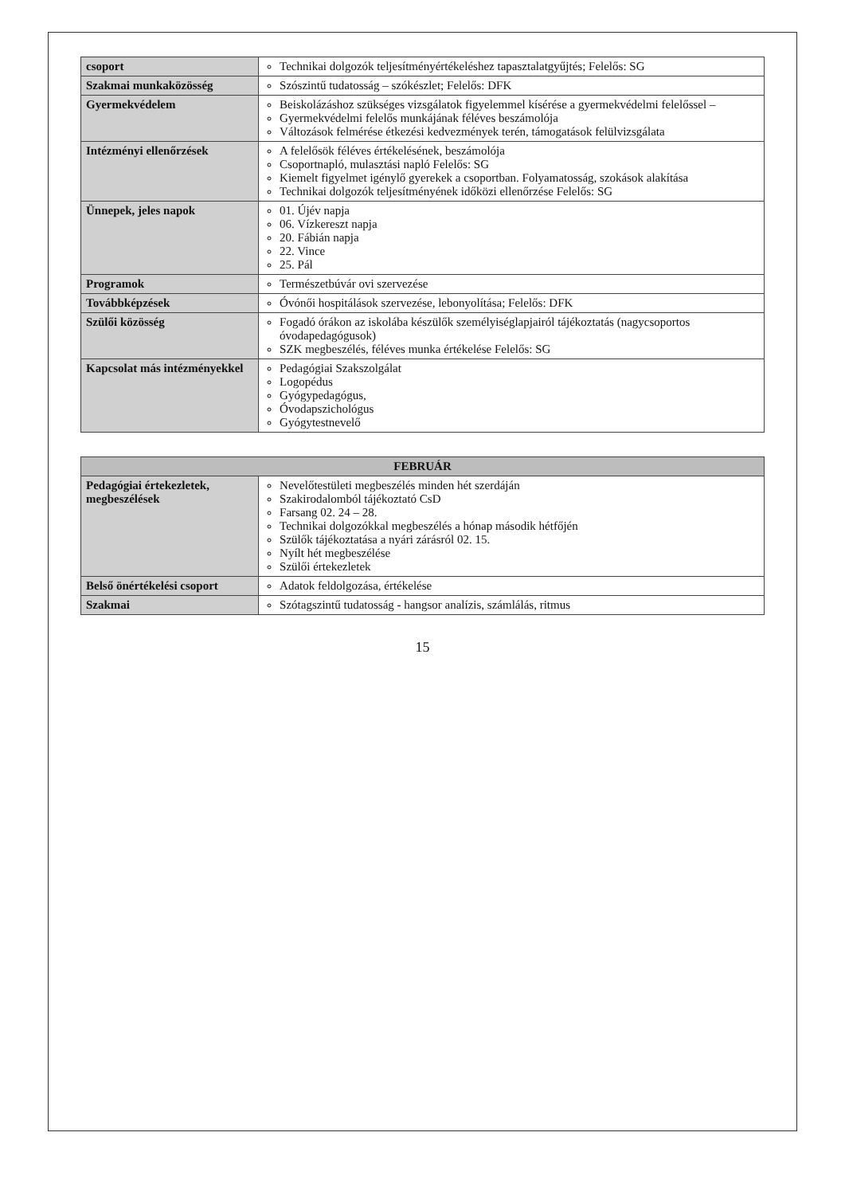| csoport | Technikai dolgozók teljesítményértékeléshez tapasztalatgyűjtés; Felelős: SG |
| Szakmai munkaközösség | Szószintű tudatosság – szókészlet; Felelős: DFK |
| Gyermekvédelem | Beiskolázáshoz szükséges vizsgálatok figyelemmel kísérése a gyermekvédelmi felelőssel – Gyermekvédelmi felelős munkájának féléves beszámolója Változások felmérése étkezési kedvezmények terén, támogatások felülvizsgálata |
| Intézményi ellenőrzések | A felelősök féléves értékelésének, beszámolója Csoportnapló, mulasztási napló Felelős: SG Kiemelt figyelmet igénylő gyerekek a csoportban. Folyamatosság, szokások alakítása Technikai dolgozók teljesítményének időközi ellenőrzése Felelős: SG |
| Ünnepek, jeles napok | 01. Újév napja 06. Vízkereszt napja 20. Fábián napja 22. Vince 25. Pál |
| Programok | Természetbúvár ovi szervezése |
| Továbbképzések | Óvónői hospitálások szervezése, lebonyolítása; Felelős: DFK |
| Szülői közösség | Fogadó órákon az iskolába készülők személyiséglapjairól tájékoztatás (nagycsoportos óvodapedagógusok) SZK megbeszélés, féléves munka értékelése Felelős: SG |
| Kapcsolat más intézményekkel | Pedagógiai Szakszolgálat Logopédus Gyógypedagógus, Óvodapszichológus Gyógytestnevelő |
| FEBRUÁR | |
| --- | --- |
| Pedagógiai értekezletek, megbeszélések | Nevelőtestületi megbeszélés minden hét szerdáján Szakirodalomból tájékoztató CsD Farsang 02. 24 – 28. Technikai dolgozókkal megbeszélés a hónap második hétfőjén Szülők tájékoztatása a nyári zárásról 02. 15. Nyílt hét megbeszélése Szülői értekezletek |
| Belső önértékelési csoport | Adatok feldolgozása, értékelése |
| Szakmai | Szótagszintű tudatosság - hangsor analízis, számlálás, ritmus |
15